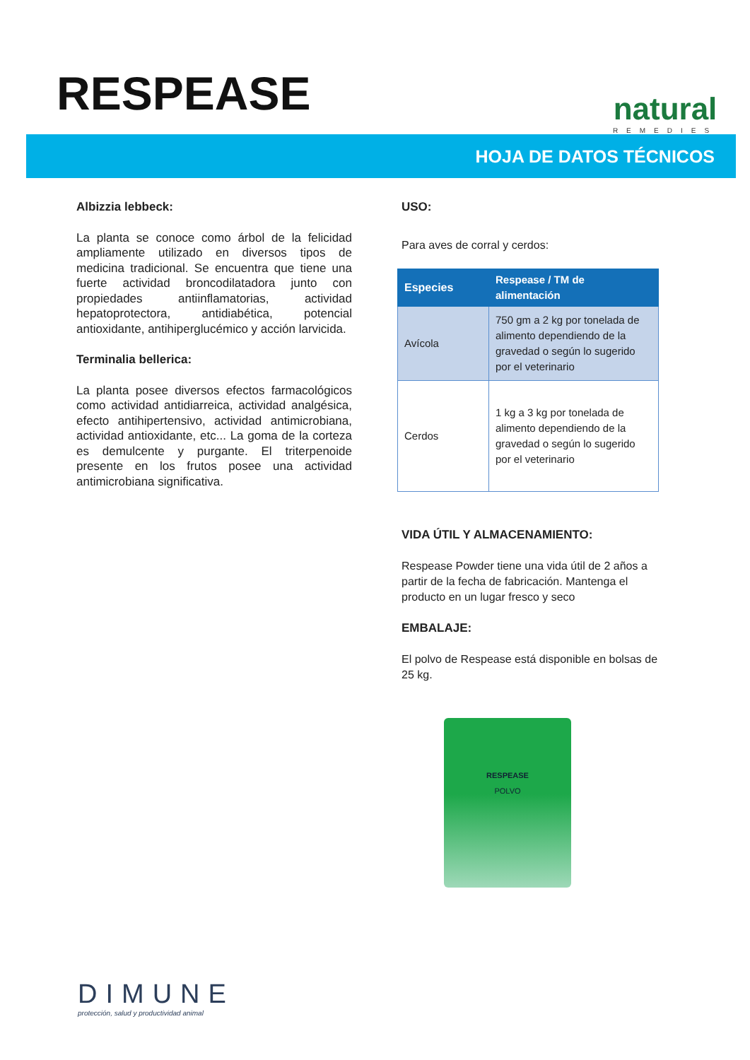RESPEASE
natural
REMEDIES
HOJA DE DATOS TÉCNICOS
Albizzia lebbeck:
La planta se conoce como árbol de la felicidad ampliamente utilizado en diversos tipos de medicina tradicional. Se encuentra que tiene una fuerte actividad broncodilatadora junto con propiedades antiinflamatorias, actividad hepatoprotectora, antidiabética, potencial antioxidante, antihiperglucémico y acción larvicida.
Terminalia bellerica:
La planta posee diversos efectos farmacológicos como actividad antidiarreica, actividad analgésica, efecto antihipertensivo, actividad antimicrobiana, actividad antioxidante, etc... La goma de la corteza es demulcente y purgante. El triterpenoide presente en los frutos posee una actividad antimicrobiana significativa.
USO:
Para aves de corral y cerdos:
| Especies | Respease / TM de alimentación |
| --- | --- |
| Avícola | 750 gm a 2 kg por tonelada de alimento dependiendo de la gravedad o según lo sugerido por el veterinario |
| Cerdos | 1 kg a 3 kg por tonelada de alimento dependiendo de la gravedad o según lo sugerido por el veterinario |
VIDA ÚTIL Y ALMACENAMIENTO:
Respease Powder tiene una vida útil de 2 años a partir de la fecha de fabricación. Mantenga el producto en un lugar fresco y seco
EMBALAJE:
El polvo de Respease está disponible en bolsas de 25 kg.
RESPEASE
POLVO
DIMUNE
protección, salud y productividad animal